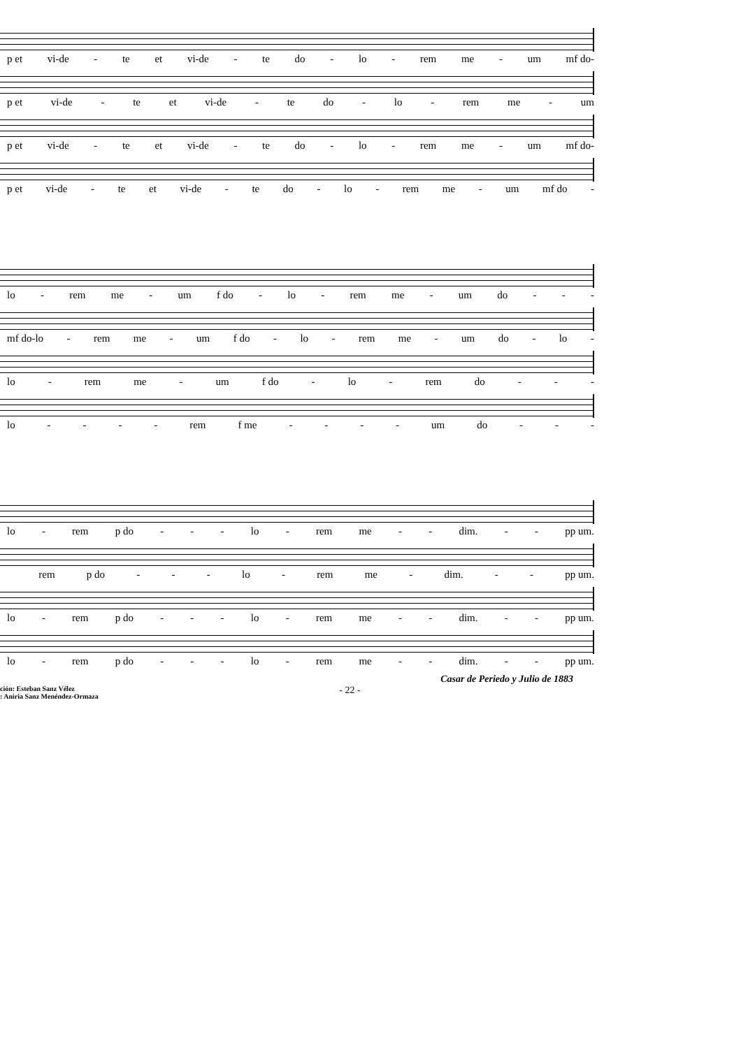p et vi-de - te et vi-de - te do - lo - rem me - um mf do-
p et vi-de - te et vi-de - te do - lo - rem me - um
p et vi-de - te et vi-de - te do - lo - rem me - um mf do-
p et vi-de - te et vi-de - te do - lo - rem me - um mf do -
lo - rem me - um f do - lo - rem me - um do - - -
mf do-lo - rem me - um f do - lo - rem me - um do - lo -
lo - rem me - um f do - lo - rem do - - -
lo - - - - rem f me - - - - um do - - -
lo - rem p do - - - lo - rem me - - dim. - - pp um.
rem p do - - - lo - rem me - dim. - - pp um.
lo - rem p do - - - lo - rem me - - dim. - - pp um.
lo - rem p do - - - lo - rem me - - dim. - - pp um.
Casar de Periedo y Julio de 1883
ción: Esteban Sanz Vélez
: Aniria Sanz Menéndez-Ormaza - 22 -